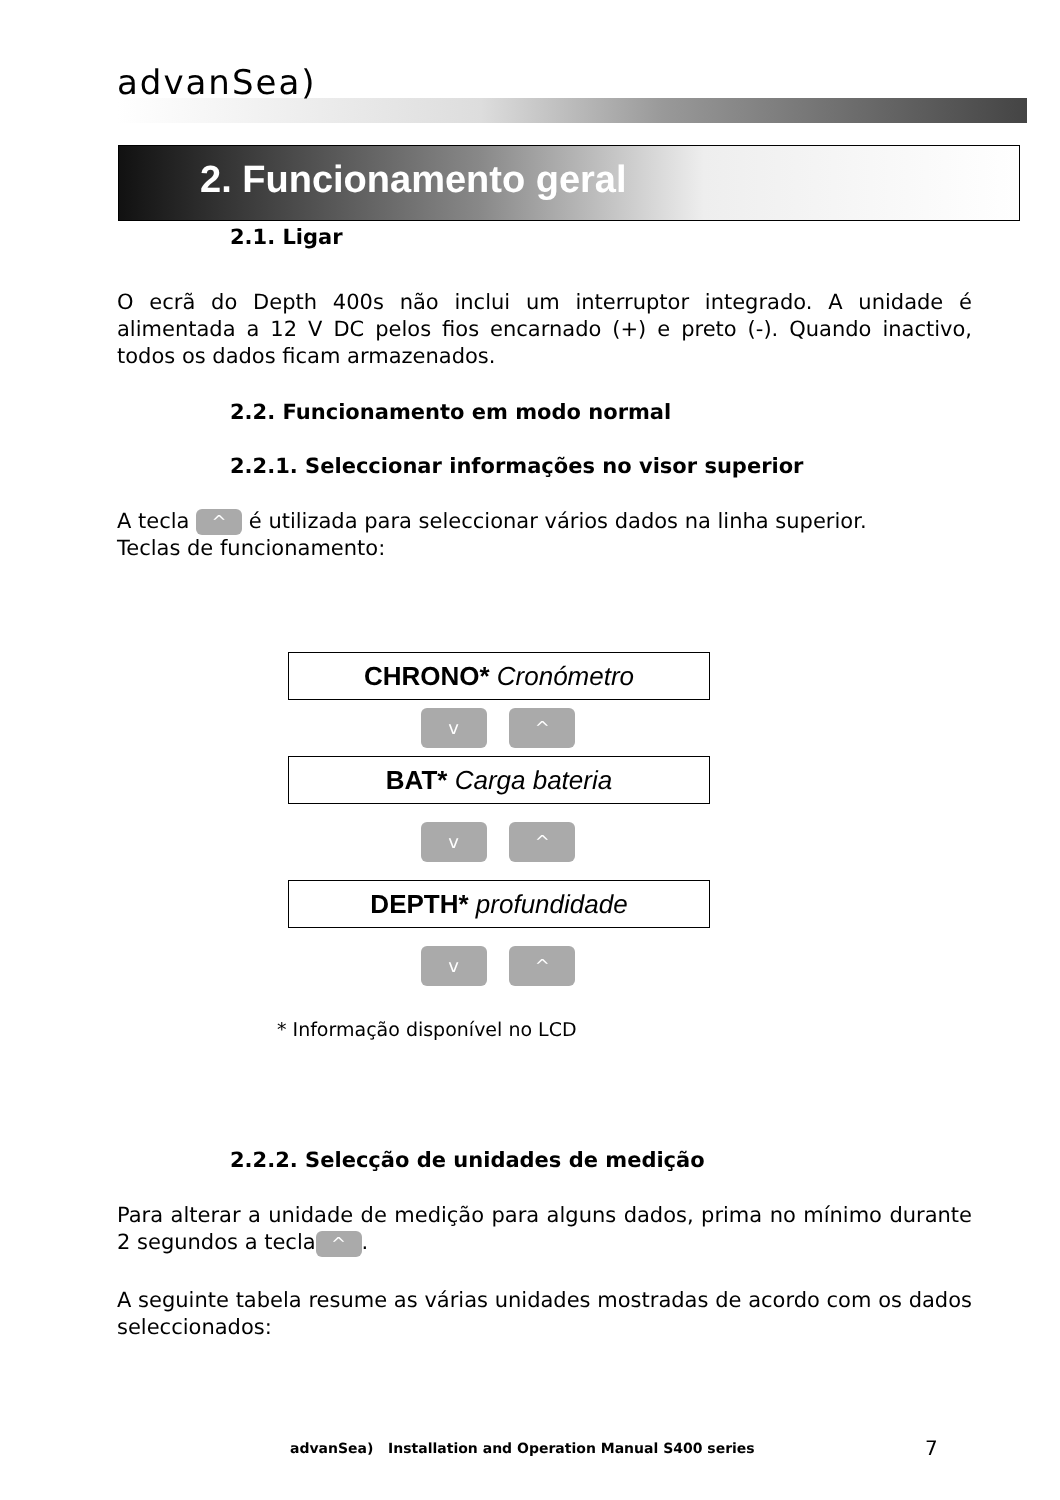advanSea)
2. Funcionamento geral
2.1. Ligar
O ecrã do Depth 400s não inclui um interruptor integrado. A unidade é alimentada a 12 V DC pelos fios encarnado (+) e preto (-). Quando inactivo, todos os dados ficam armazenados.
2.2. Funcionamento em modo normal
2.2.1. Seleccionar informações no visor superior
A tecla ^ é utilizada para seleccionar vários dados na linha superior.
Teclas de funcionamento:
CHRONO* Cronómetro
v ^
BAT* Carga bateria
v ^
DEPTH* profundidade
v ^
* Informação disponível no LCD
2.2.2. Selecção de unidades de medição
Para alterar a unidade de medição para alguns dados, prima no mínimo durante 2 segundos a tecla ^.
A seguinte tabela resume as várias unidades mostradas de acordo com os dados seleccionados:
advanSea) Installation and Operation Manual S400 series
7